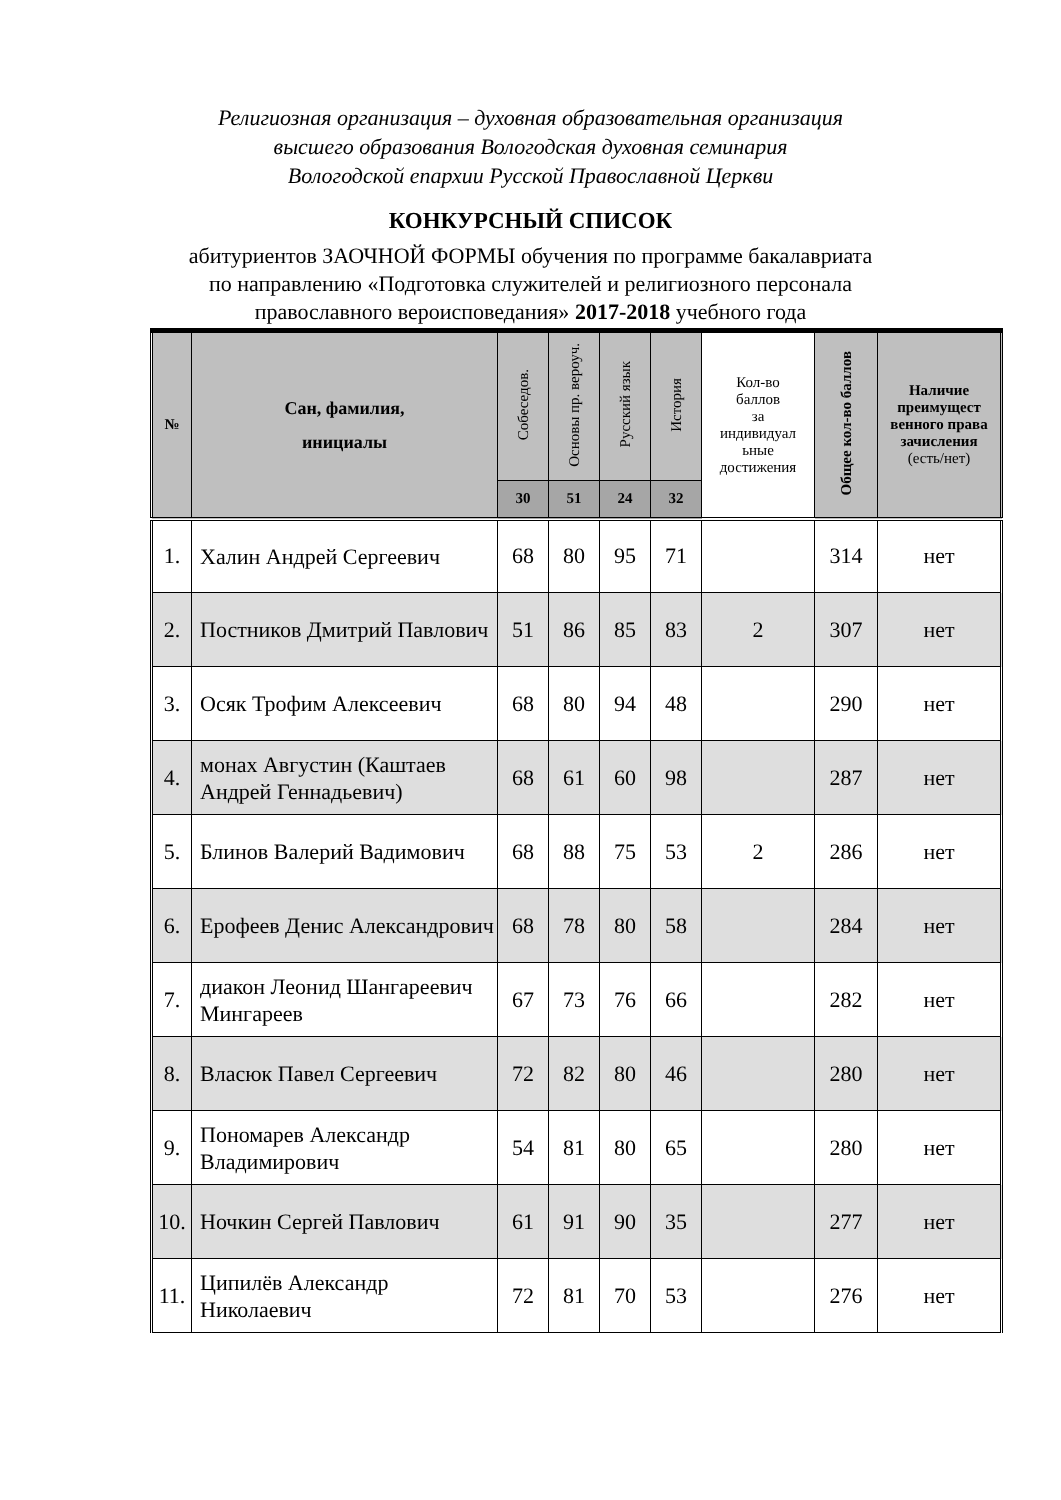Религиозная организация – духовная образовательная организация
высшего образования Вологодская духовная семинария
Вологодской епархии Русской Православной Церкви
КОНКУРСНЫЙ СПИСОК
абитуриентов ЗАОЧНОЙ ФОРМЫ обучения по программе бакалавриата
по направлению «Подготовка служителей и религиозного персонала
православного вероисповедания» 2017-2018 учебного года
| № | Сан, фамилия, инициалы | Собеседов. | Основы пр. вероуч. | Русский язык | История | Кол-во баллов за индивидуал ьные достижения | Общее кол-во баллов | Наличие преимущест венного права зачисления (есть/нет) |
| --- | --- | --- | --- | --- | --- | --- | --- | --- |
| | | 30 | 51 | 24 | 32 | | | |
| 1. | Халин Андрей Сергеевич | 68 | 80 | 95 | 71 | | 314 | нет |
| 2. | Постников Дмитрий Павлович | 51 | 86 | 85 | 83 | 2 | 307 | нет |
| 3. | Осяк Трофим Алексеевич | 68 | 80 | 94 | 48 | | 290 | нет |
| 4. | монах Августин (Каштаев Андрей Геннадьевич) | 68 | 61 | 60 | 98 | | 287 | нет |
| 5. | Блинов Валерий Вадимович | 68 | 88 | 75 | 53 | 2 | 286 | нет |
| 6. | Ерофеев Денис Александрович | 68 | 78 | 80 | 58 | | 284 | нет |
| 7. | диакон Леонид Шангареевич Мингареев | 67 | 73 | 76 | 66 | | 282 | нет |
| 8. | Власюк Павел Сергеевич | 72 | 82 | 80 | 46 | | 280 | нет |
| 9. | Пономарев Александр Владимирович | 54 | 81 | 80 | 65 | | 280 | нет |
| 10. | Ночкин Сергей Павлович | 61 | 91 | 90 | 35 | | 277 | нет |
| 11. | Ципилёв Александр Николаевич | 72 | 81 | 70 | 53 | | 276 | нет |